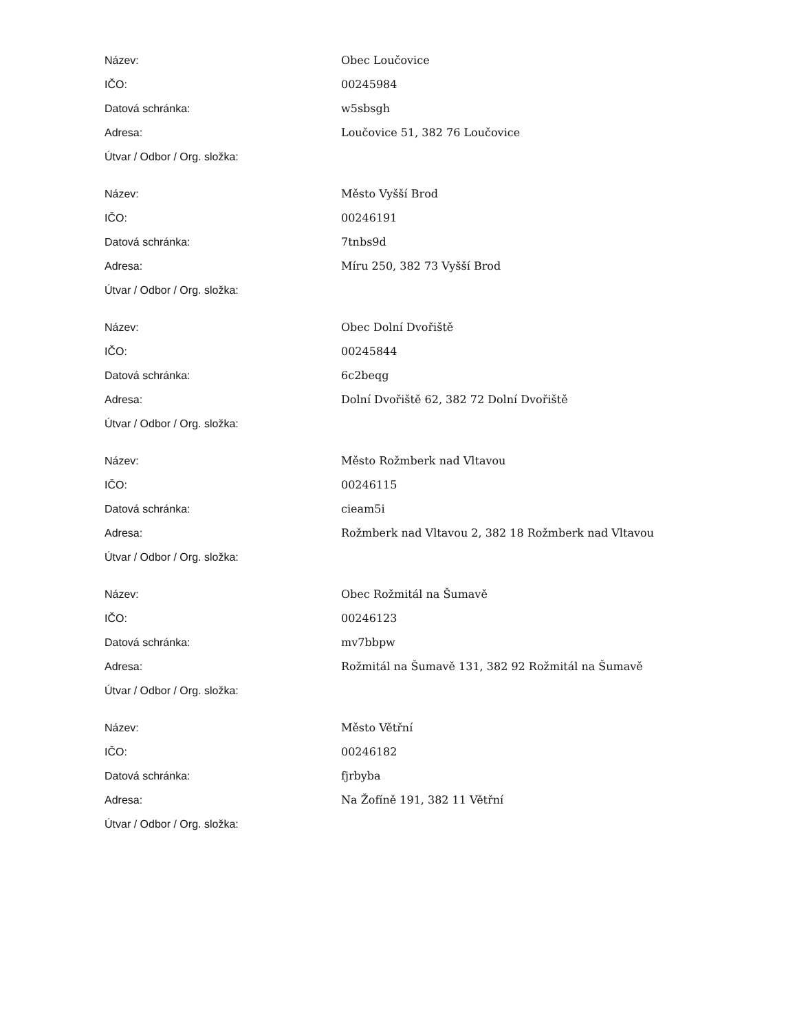| Název: | Obec Loučovice |
| IČO: | 00245984 |
| Datová schránka: | w5sbsgh |
| Adresa: | Loučovice 51, 382 76 Loučovice |
| Útvar / Odbor / Org. složka: | |
| Název: | Město Vyšší Brod |
| IČO: | 00246191 |
| Datová schránka: | 7tnbs9d |
| Adresa: | Míru 250, 382 73 Vyšší Brod |
| Útvar / Odbor / Org. složka: | |
| Název: | Obec Dolní Dvořiště |
| IČO: | 00245844 |
| Datová schránka: | 6c2beqg |
| Adresa: | Dolní Dvořiště 62, 382 72 Dolní Dvořiště |
| Útvar / Odbor / Org. složka: | |
| Název: | Město Rožmberk nad Vltavou |
| IČO: | 00246115 |
| Datová schránka: | cieam5i |
| Adresa: | Rožmberk nad Vltavou 2, 382 18 Rožmberk nad Vltavou |
| Útvar / Odbor / Org. složka: | |
| Název: | Obec Rožmitál na Šumavě |
| IČO: | 00246123 |
| Datová schránka: | mv7bbpw |
| Adresa: | Rožmitál na Šumavě 131, 382 92 Rožmitál na Šumavě |
| Útvar / Odbor / Org. složka: | |
| Název: | Město Větřní |
| IČO: | 00246182 |
| Datová schránka: | fjrbyba |
| Adresa: | Na Žofíně 191, 382 11 Větřní |
| Útvar / Odbor / Org. složka: | |